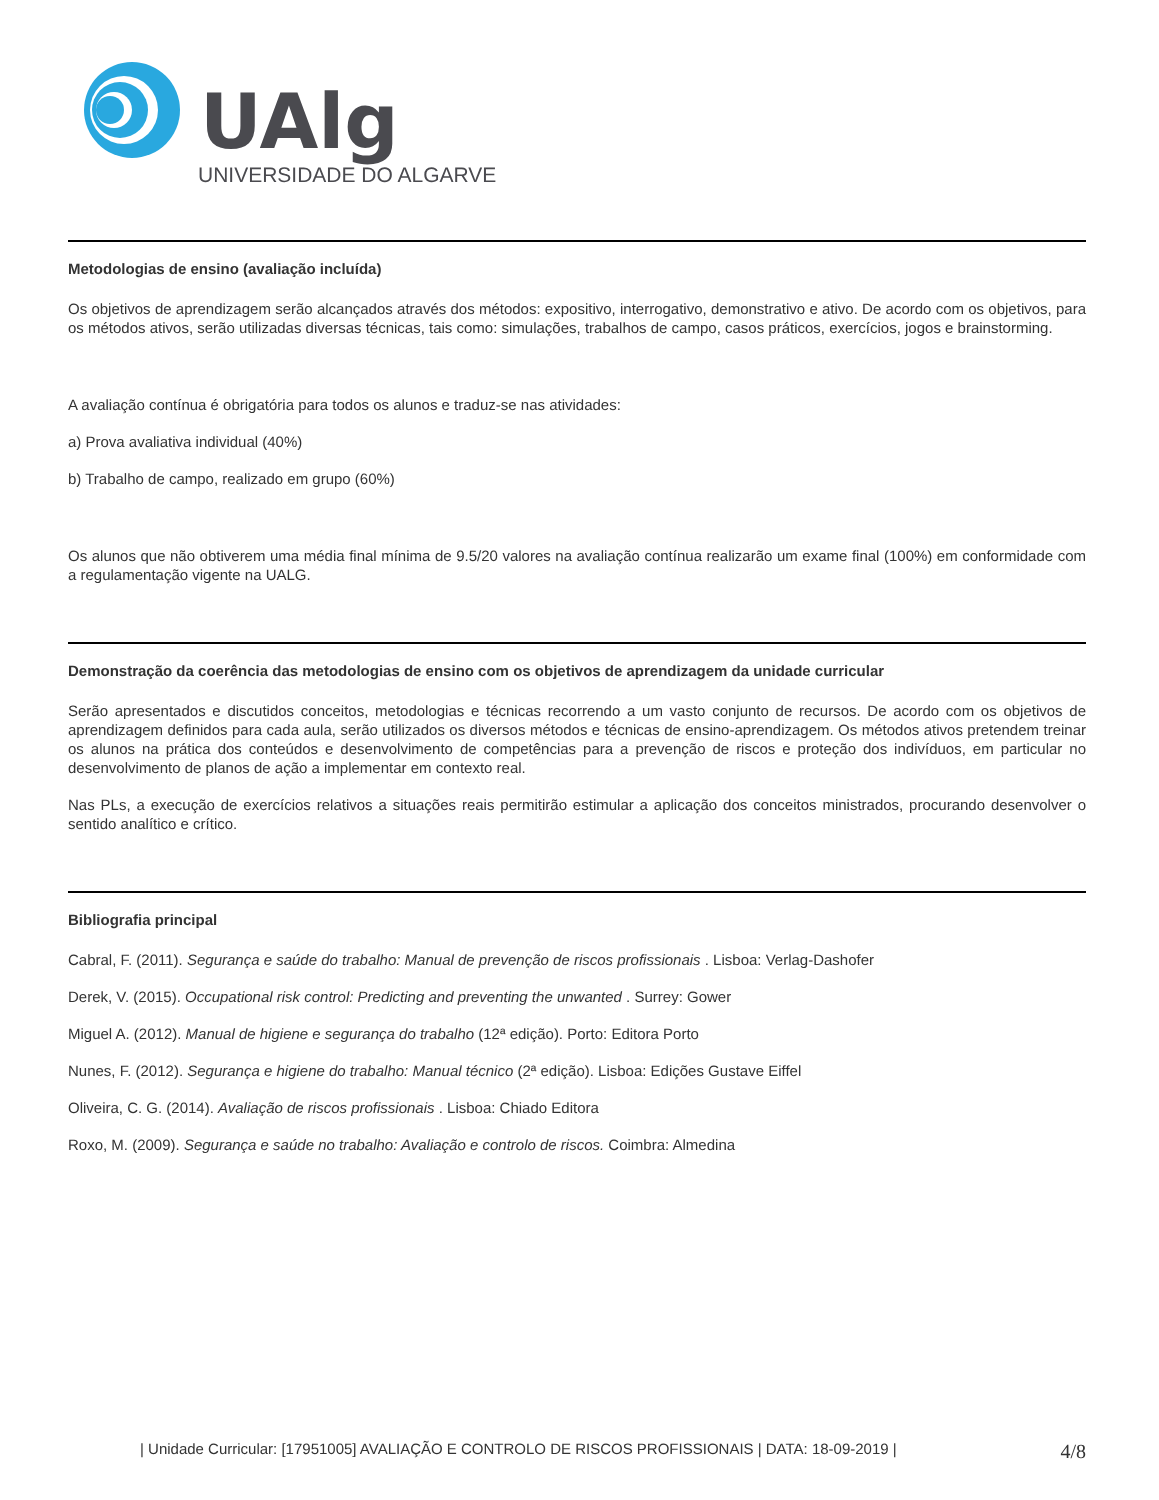UAlg
UNIVERSIDADE DO ALGARVE
Metodologias de ensino (avaliação incluída)
Os objetivos de aprendizagem serão alcançados através dos métodos: expositivo, interrogativo, demonstrativo e ativo. De acordo com os objetivos, para os métodos ativos, serão utilizadas diversas técnicas, tais como: simulações, trabalhos de campo, casos práticos, exercícios, jogos e brainstorming.
A avaliação contínua é obrigatória para todos os alunos e traduz-se nas atividades:
a) Prova avaliativa individual (40%)
b) Trabalho de campo, realizado em grupo (60%)
Os alunos que não obtiverem uma média final mínima de 9.5/20 valores na avaliação contínua realizarão um exame final (100%) em conformidade com a regulamentação vigente na UALG.
Demonstração da coerência das metodologias de ensino com os objetivos de aprendizagem da unidade curricular
Serão apresentados e discutidos conceitos, metodologias e técnicas recorrendo a um vasto conjunto de recursos. De acordo com os objetivos de aprendizagem definidos para cada aula, serão utilizados os diversos métodos e técnicas de ensino-aprendizagem. Os métodos ativos pretendem treinar os alunos na prática dos conteúdos e desenvolvimento de competências para a prevenção de riscos e proteção dos indivíduos, em particular no desenvolvimento de planos de ação a implementar em contexto real.
Nas PLs, a execução de exercícios relativos a situações reais permitirão estimular a aplicação dos conceitos ministrados, procurando desenvolver o sentido analítico e crítico.
Bibliografia principal
Cabral, F. (2011). Segurança e saúde do trabalho: Manual de prevenção de riscos profissionais . Lisboa: Verlag-Dashofer
Derek, V. (2015). Occupational risk control: Predicting and preventing the unwanted . Surrey: Gower
Miguel A. (2012). Manual de higiene e segurança do trabalho (12ª edição). Porto: Editora Porto
Nunes, F. (2012). Segurança e higiene do trabalho: Manual técnico (2ª edição). Lisboa: Edições Gustave Eiffel
Oliveira, C. G. (2014). Avaliação de riscos profissionais . Lisboa: Chiado Editora
Roxo, M. (2009). Segurança e saúde no trabalho: Avaliação e controlo de riscos. Coimbra: Almedina
| Unidade Curricular: [17951005] AVALIAÇÃO E CONTROLO DE RISCOS PROFISSIONAIS | DATA: 18-09-2019 | 4/8